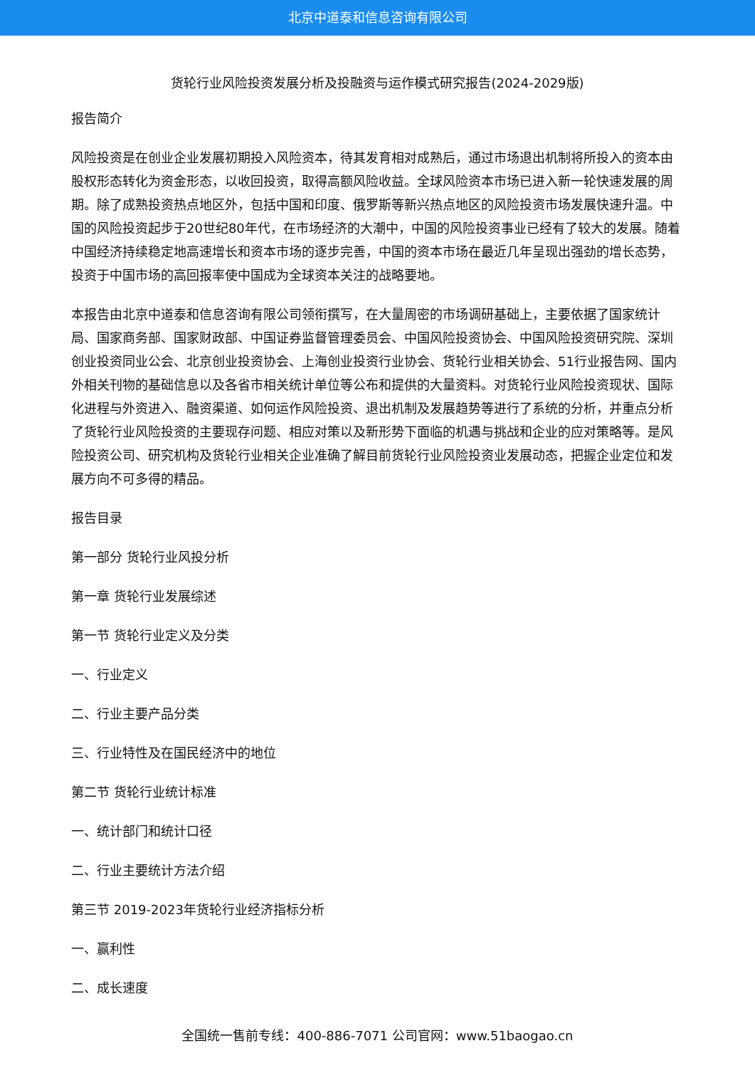北京中道泰和信息咨询有限公司
货轮行业风险投资发展分析及投融资与运作模式研究报告(2024-2029版)
报告简介
风险投资是在创业企业发展初期投入风险资本，待其发育相对成熟后，通过市场退出机制将所投入的资本由股权形态转化为资金形态，以收回投资，取得高额风险收益。全球风险资本市场已进入新一轮快速发展的周期。除了成熟投资热点地区外，包括中国和印度、俄罗斯等新兴热点地区的风险投资市场发展快速升温。中国的风险投资起步于20世纪80年代，在市场经济的大潮中，中国的风险投资事业已经有了较大的发展。随着中国经济持续稳定地高速增长和资本市场的逐步完善，中国的资本市场在最近几年呈现出强劲的增长态势，投资于中国市场的高回报率使中国成为全球资本关注的战略要地。
本报告由北京中道泰和信息咨询有限公司领衔撰写，在大量周密的市场调研基础上，主要依据了国家统计局、国家商务部、国家财政部、中国证券监督管理委员会、中国风险投资协会、中国风险投资研究院、深圳创业投资同业公会、北京创业投资协会、上海创业投资行业协会、货轮行业相关协会、51行业报告网、国内外相关刊物的基础信息以及各省市相关统计单位等公布和提供的大量资料。对货轮行业风险投资现状、国际化进程与外资进入、融资渠道、如何运作风险投资、退出机制及发展趋势等进行了系统的分析，并重点分析了货轮行业风险投资的主要现存问题、相应对策以及新形势下面临的机遇与挑战和企业的应对策略等。是风险投资公司、研究机构及货轮行业相关企业准确了解目前货轮行业风险投资业发展动态，把握企业定位和发展方向不可多得的精品。
报告目录
第一部分 货轮行业风投分析
第一章 货轮行业发展综述
第一节 货轮行业定义及分类
一、行业定义
二、行业主要产品分类
三、行业特性及在国民经济中的地位
第二节 货轮行业统计标准
一、统计部门和统计口径
二、行业主要统计方法介绍
第三节 2019-2023年货轮行业经济指标分析
一、赢利性
二、成长速度
全国统一售前专线：400-886-7071 公司官网：www.51baogao.cn